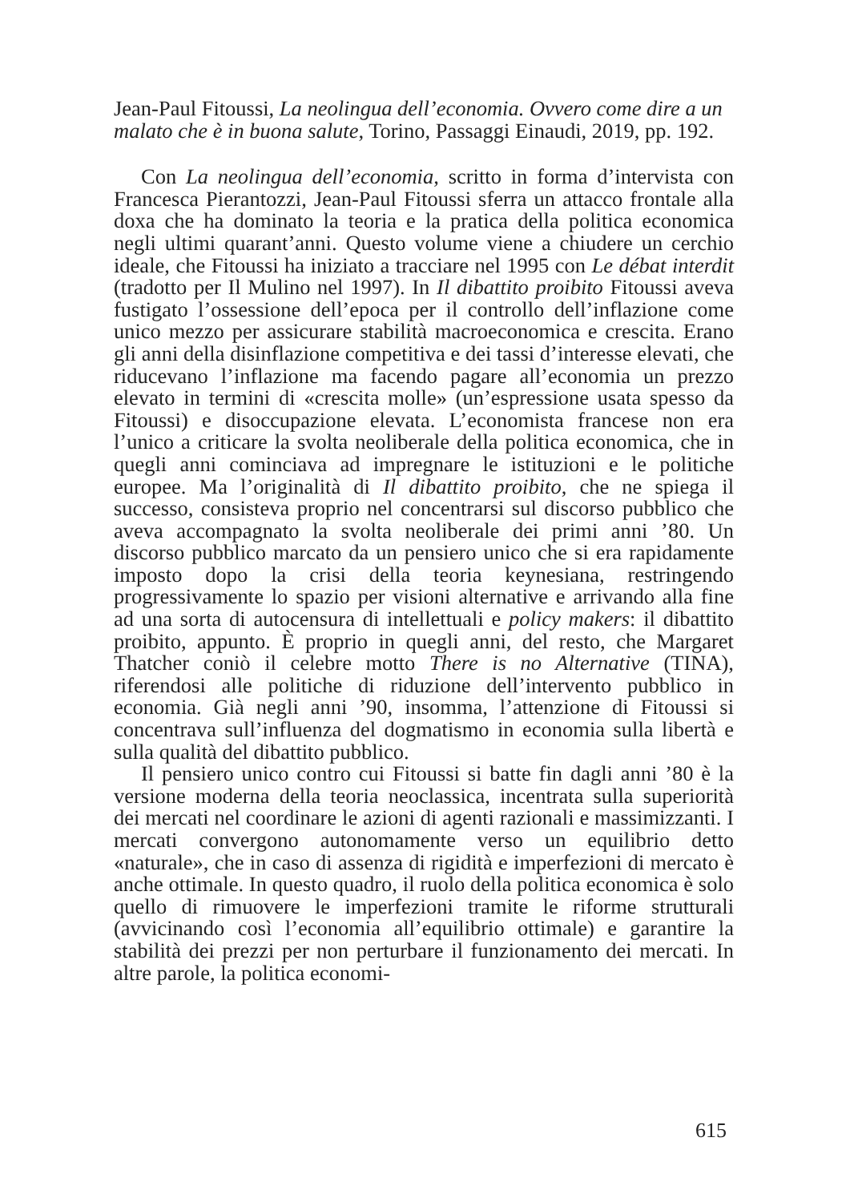Jean-Paul Fitoussi, La neolingua dell’economia. Ovvero come dire a un malato che è in buona salute, Torino, Passaggi Einaudi, 2019, pp. 192.
Con La neolingua dell’economia, scritto in forma d’intervista con Francesca Pierantozzi, Jean-Paul Fitoussi sferra un attacco frontale alla doxa che ha dominato la teoria e la pratica della politica economica negli ultimi quarant’anni. Questo volume viene a chiudere un cerchio ideale, che Fitoussi ha iniziato a tracciare nel 1995 con Le débat interdit (tradotto per Il Mulino nel 1997). In Il dibattito proibito Fitoussi aveva fustigato l’ossessione dell’epoca per il controllo dell’inflazione come unico mezzo per assicurare stabilità macroeconomica e crescita. Erano gli anni della disinflazione competitiva e dei tassi d’interesse elevati, che riducevano l’inflazione ma facendo pagare all’economia un prezzo elevato in termini di «crescita molle» (un’espressione usata spesso da Fitoussi) e disoccupazione elevata. L’economista francese non era l’unico a criticare la svolta neoliberale della politica economica, che in quegli anni cominciava ad impregnare le istituzioni e le politiche europee. Ma l’originalità di Il dibattito proibito, che ne spiega il successo, consisteva proprio nel concentrarsi sul discorso pubblico che aveva accompagnato la svolta neoliberale dei primi anni ’80. Un discorso pubblico marcato da un pensiero unico che si era rapidamente imposto dopo la crisi della teoria keynesiana, restringendo progressivamente lo spazio per visioni alternative e arrivando alla fine ad una sorta di autocensura di intellettuali e policy makers: il dibattito proibito, appunto. È proprio in quegli anni, del resto, che Margaret Thatcher coniò il celebre motto There is no Alternative (TINA), riferendosi alle politiche di riduzione dell’intervento pubblico in economia. Già negli anni ’90, insomma, l’attenzione di Fitoussi si concentrava sull’influenza del dogmatismo in economia sulla libertà e sulla qualità del dibattito pubblico.
Il pensiero unico contro cui Fitoussi si batte fin dagli anni ’80 è la versione moderna della teoria neoclassica, incentrata sulla superiorità dei mercati nel coordinare le azioni di agenti razionali e massimizzanti. I mercati convergono autonomamente verso un equilibrio detto «naturale», che in caso di assenza di rigidità e imperfezioni di mercato è anche ottimale. In questo quadro, il ruolo della politica economica è solo quello di rimuovere le imperfezioni tramite le riforme strutturali (avvicinando così l’economia all’equilibrio ottimale) e garantire la stabilità dei prezzi per non perturbare il funzionamento dei mercati. In altre parole, la politica economi-
615